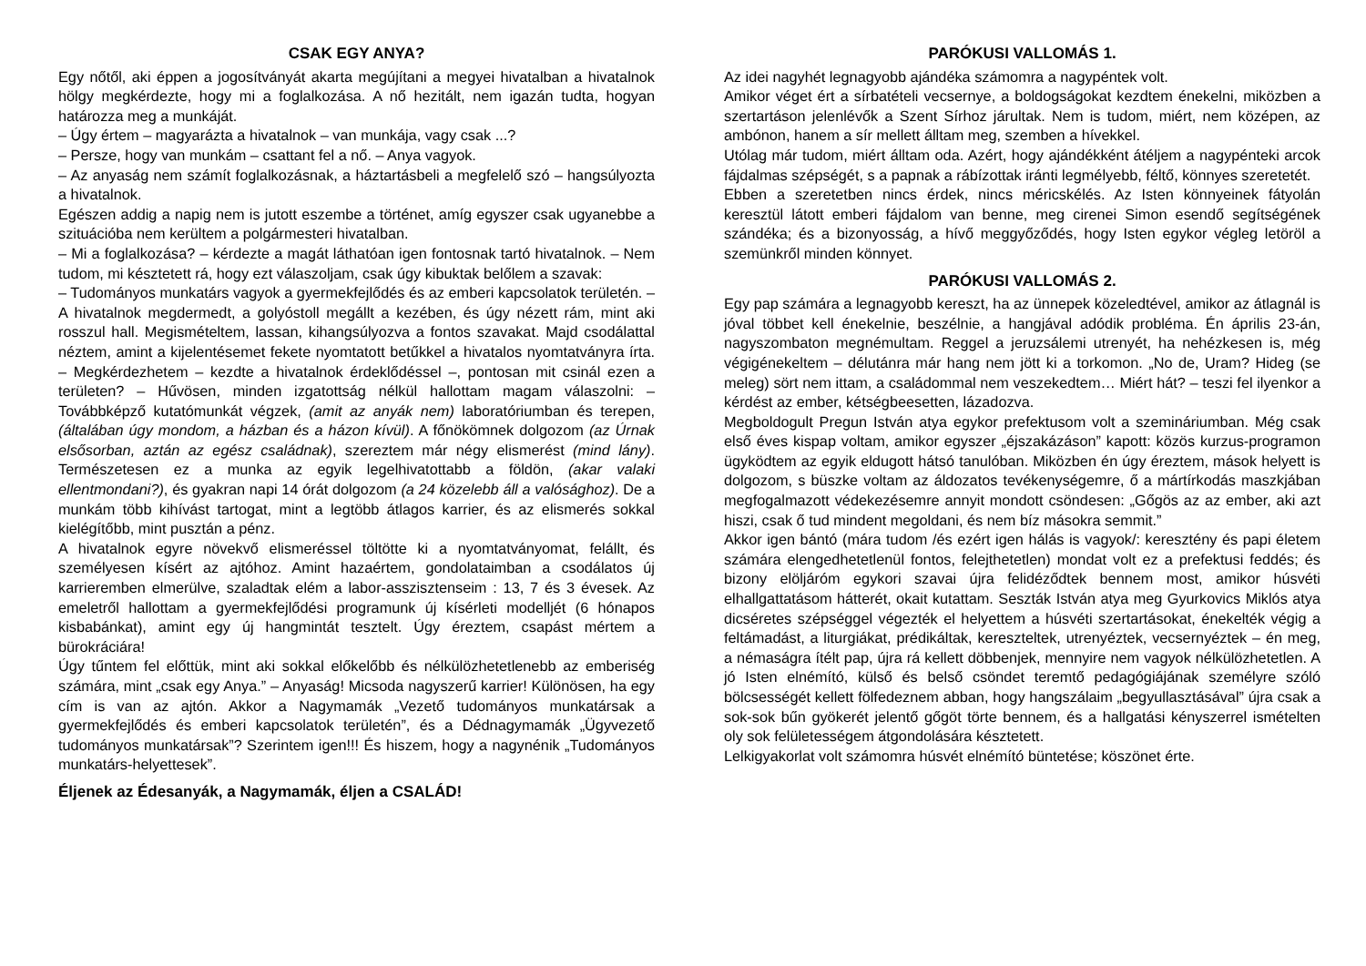CSAK EGY ANYA?
Egy nőtől, aki éppen a jogosítványát akarta megújítani a megyei hivatalban a hivatalnok hölgy megkérdezte, hogy mi a foglalkozása. A nő hezitált, nem igazán tudta, hogyan határozza meg a munkáját.
– Úgy értem – magyarázta a hivatalnok – van munkája, vagy csak ...?
– Persze, hogy van munkám – csattant fel a nő. – Anya vagyok.
– Az anyaság nem számít foglalkozásnak, a háztartásbeli a megfelelő szó – hangsúlyozta a hivatalnok.
Egészen addig a napig nem is jutott eszembe a történet, amíg egyszer csak ugyanebbe a szituációba nem kerültem a polgármesteri hivatalban.
– Mi a foglalkozása? – kérdezte a magát láthatóan igen fontosnak tartó hivatalnok. – Nem tudom, mi késztetett rá, hogy ezt válaszoljam, csak úgy kibuktak belőlem a szavak:
– Tudományos munkatárs vagyok a gyermekfejlődés és az emberi kapcsolatok területén. – A hivatalnok megdermedt, a golyóstoll megállt a kezében, és úgy nézett rám, mint aki rosszul hall. Megismételtem, lassan, kihangsúlyozva a fontos szavakat. Majd csodálattal néztem, amint a kijelentésemet fekete nyomtatott betűkkel a hivatalos nyomtatványra írta. – Megkérdezhetem – kezdte a hivatalnok érdeklődéssel –, pontosan mit csinál ezen a területen? – Hűvösen, minden izgatottság nélkül hallottam magam válaszolni: – Továbbképző kutatómunkát végzek, (amit az anyák nem) laboratóriumban és terepen, (általában úgy mondom, a házban és a házon kívül). A főnökömnek dolgozom (az Úrnak elsősorban, aztán az egész családnak), szereztem már négy elismerést (mind lány). Természetesen ez a munka az egyik legelhivatottabb a földön, (akar valaki ellentmondani?), és gyakran napi 14 órát dolgozom (a 24 közelebb áll a valósághoz). De a munkám több kihívást tartogat, mint a legtöbb átlagos karrier, és az elismerés sokkal kielégítőbb, mint pusztán a pénz.
A hivatalnok egyre növekvő elismeréssel töltötte ki a nyomtatványomat, felállt, és személyesen kísért az ajtóhoz. Amint hazaértem, gondolataimban a csodálatos új karrieremben elmerülve, szaladtak elém a labor-asszisztenseim : 13, 7 és 3 évesek. Az emeletről hallottam a gyermekfejlődési programunk új kísérleti modelljét (6 hónapos kisbabánkat), amint egy új hangmintát tesztelt. Úgy éreztem, csapást mértem a bürokráciára!
Úgy tűntem fel előttük, mint aki sokkal előkelőbb és nélkülözhetetlenebb az emberiség számára, mint „csak egy Anya.” – Anyaság! Micsoda nagyszerű karrier! Különösen, ha egy cím is van az ajtón. Akkor a Nagymamák „Vezető tudományos munkatársak a gyermekfejlődés és emberi kapcsolatok területén”, és a Dédnagymamák „Ügyvezető tudományos munkatársak”? Szerintem igen!!! És hiszem, hogy a nagynénik „Tudományos munkatárs-helyettesek”.
Éljenek az Édesanyák, a Nagymamák, éljen a CSALÁD!
PARÓKUSI VALLOMÁS 1.
Az idei nagyhét legnagyobb ajándéka számomra a nagypéntek volt.
Amikor véget ért a sírbatételi vecsernye, a boldogságokat kezdtem énekelni, miközben a szertartáson jelenlévők a Szent Sírhoz járultak. Nem is tudom, miért, nem középen, az ambónon, hanem a sír mellett álltam meg, szemben a hívekkel.
Utólag már tudom, miért álltam oda. Azért, hogy ajándékként átéljem a nagypénteki arcok fájdalmas szépségét, s a papnak a rábízottak iránti legmélyebb, féltő, könnyes szeretetét.
Ebben a szeretetben nincs érdek, nincs méricskélés. Az Isten könnyeinek fátyolán keresztül látott emberi fájdalom van benne, meg cirenei Simon esendő segítségének szándéka; és a bizonyosság, a hívő meggyőződés, hogy Isten egykor végleg letöröl a szemünkről minden könnyet.
PARÓKUSI VALLOMÁS 2.
Egy pap számára a legnagyobb kereszt, ha az ünnepek közeledtével, amikor az átlagnál is jóval többet kell énekelnie, beszélnie, a hangjával adódik probléma. Én április 23-án, nagyszombaton megnémultam. Reggel a jeruzsálemi utrenyét, ha nehézkesen is, még végigénekeltem – délutánra már hang nem jött ki a torkomon. „No de, Uram? Hideg (se meleg) sört nem ittam, a családommal nem veszekedtem… Miért hát? – teszi fel ilyenkor a kérdést az ember, kétségbeesetten, lázadozva.
Megboldogult Pregun István atya egykor prefektusom volt a szemináriumban. Még csak első éves kispap voltam, amikor egyszer „éjszakázáson” kapott: közös kurzus-programon ügyködtem az egyik eldugott hátsó tanulóban. Miközben én úgy éreztem, mások helyett is dolgozom, s büszke voltam az áldozatos tevékenységemre, ő a mártírkodás maszkjában megfogalmazott védekezésemre annyit mondott csöndesen: „Gőgös az az ember, aki azt hiszi, csak ő tud mindent megoldani, és nem bíz másokra semmit.”
Akkor igen bántó (mára tudom /és ezért igen hálás is vagyok/: keresztény és papi életem számára elengedhetetlenül fontos, felejthetetlen) mondat volt ez a prefektusi feddés; és bizony elöljáróm egykori szavai újra felidéződtek bennem most, amikor húsvéti elhallgattatásom hátterét, okait kutattam. Seszták István atya meg Gyurkovics Miklós atya dicséretes szépséggel végezték el helyettem a húsvéti szertartásokat, énekelték végig a feltámadást, a liturgiákat, prédikáltak, kereszteltek, utrenyéztek, vecsernyéztek – én meg, a némaságra ítélt pap, újra rá kellett döbbenjek, mennyire nem vagyok nélkülözhetetlen. A jó Isten elnémító, külső és belső csöndet teremtő pedagógiájának személyre szóló bölcsességét kellett fölfedeznem abban, hogy hangszálaim „begyullasztásával” újra csak a sok-sok bűn gyökerét jelentő gőgöt törte bennem, és a hallgatási kényszerrel ismételten oly sok felületességem átgondolására késztetett.
Lelkigyakorlat volt számomra húsvét elnémító büntetése; köszönet érte.